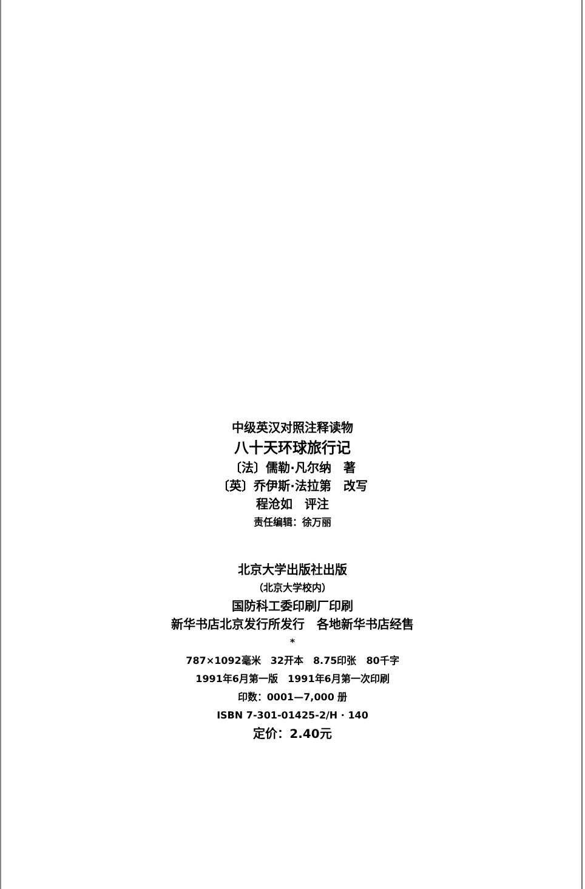中级英汉对照注释读物
八十天环球旅行记
〔法〕儒勒·凡尔纳　著
〔英〕乔伊斯·法拉第　改写
程沧如　评注
责任编辑：徐万丽
北京大学出版社出版
（北京大学校内）
国防科工委印刷厂印刷
新华书店北京发行所发行　各地新华书店经售
*
787×1092毫米　32开本　8.75印张　80千字
1991年6月第一版　1991年6月第一次印刷
印数：0001—7,000 册
ISBN 7-301-01425-2/H · 140
定价：2.40元